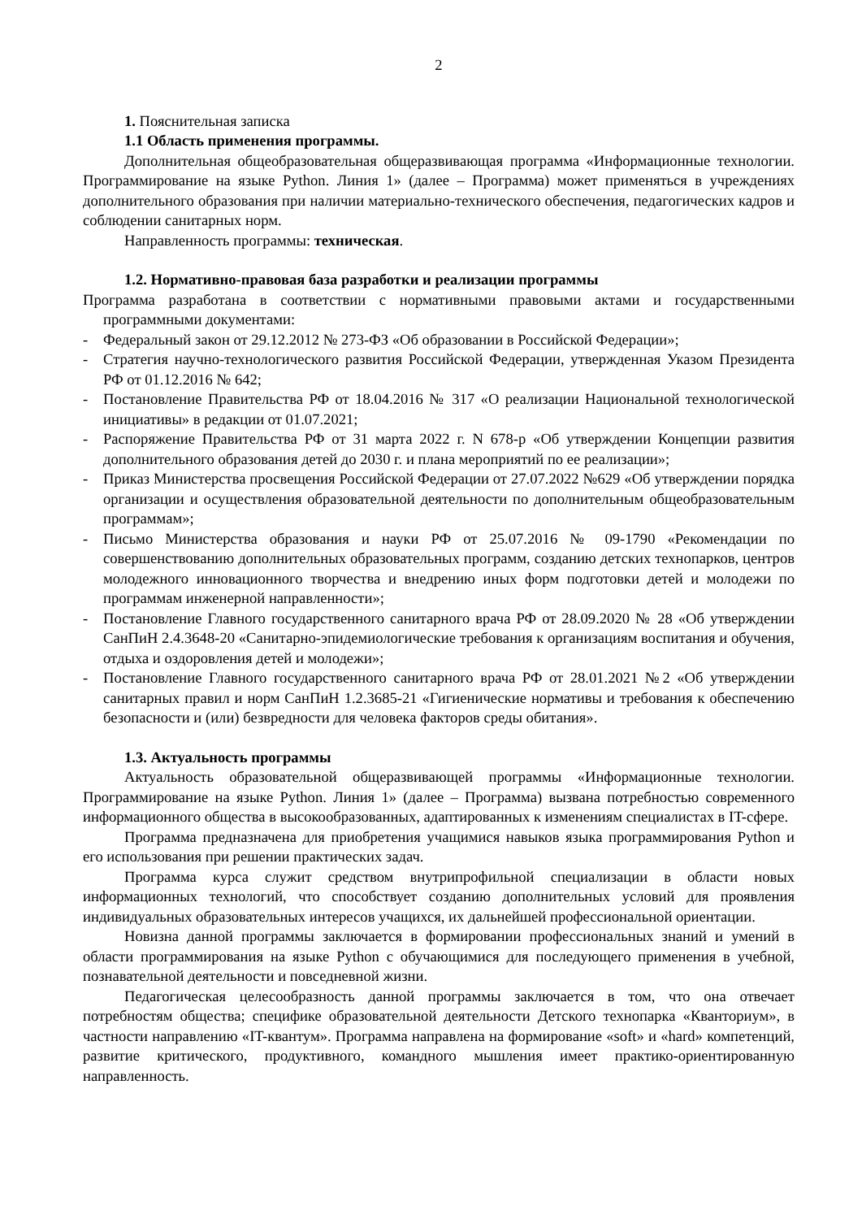2
1. Пояснительная записка
1.1 Область применения программы.
Дополнительная общеобразовательная общеразвивающая программа «Информационные технологии. Программирование на языке Python. Линия 1» (далее – Программа) может применяться в учреждениях дополнительного образования при наличии материально-технического обеспечения, педагогических кадров и соблюдении санитарных норм.
Направленность программы: техническая.
1.2. Нормативно-правовая база разработки и реализации программы
Программа разработана в соответствии с нормативными правовыми актами и государственными программными документами:
- Федеральный закон от 29.12.2012 № 273-ФЗ «Об образовании в Российской Федерации»;
- Стратегия научно-технологического развития Российской Федерации, утвержденная Указом Президента РФ от 01.12.2016 № 642;
- Постановление Правительства РФ от 18.04.2016 № 317 «О реализации Национальной технологической инициативы» в редакции от 01.07.2021;
- Распоряжение Правительства РФ от 31 марта 2022 г. N 678-р «Об утверждении Концепции развития дополнительного образования детей до 2030 г. и плана мероприятий по ее реализации»;
- Приказ Министерства просвещения Российской Федерации от 27.07.2022 №629 «Об утверждении порядка организации и осуществления образовательной деятельности по дополнительным общеобразовательным программам»;
- Письмо Министерства образования и науки РФ от 25.07.2016 № 09-1790 «Рекомендации по совершенствованию дополнительных образовательных программ, созданию детских технопарков, центров молодежного инновационного творчества и внедрению иных форм подготовки детей и молодежи по программам инженерной направленности»;
- Постановление Главного государственного санитарного врача РФ от 28.09.2020 № 28 «Об утверждении СанПиН 2.4.3648-20 «Санитарно-эпидемиологические требования к организациям воспитания и обучения, отдыха и оздоровления детей и молодежи»;
- Постановление Главного государственного санитарного врача РФ от 28.01.2021 №2 «Об утверждении санитарных правил и норм СанПиН 1.2.3685-21 «Гигиенические нормативы и требования к обеспечению безопасности и (или) безвредности для человека факторов среды обитания».
1.3. Актуальность программы
Актуальность образовательной общеразвивающей программы «Информационные технологии. Программирование на языке Python. Линия 1» (далее – Программа) вызвана потребностью современного информационного общества в высокообразованных, адаптированных к изменениям специалистах в IT-сфере.
Программа предназначена для приобретения учащимися навыков языка программирования Python и его использования при решении практических задач.
Программа курса служит средством внутрипрофильной специализации в области новых информационных технологий, что способствует созданию дополнительных условий для проявления индивидуальных образовательных интересов учащихся, их дальнейшей профессиональной ориентации.
Новизна данной программы заключается в формировании профессиональных знаний и умений в области программирования на языке Python с обучающимися для последующего применения в учебной, познавательной деятельности и повседневной жизни.
Педагогическая целесообразность данной программы заключается в том, что она отвечает потребностям общества; специфике образовательной деятельности Детского технопарка «Кванториум», в частности направлению «IT-квантум». Программа направлена на формирование «soft» и «hard» компетенций, развитие критического, продуктивного, командного мышления имеет практико-ориентированную направленность.